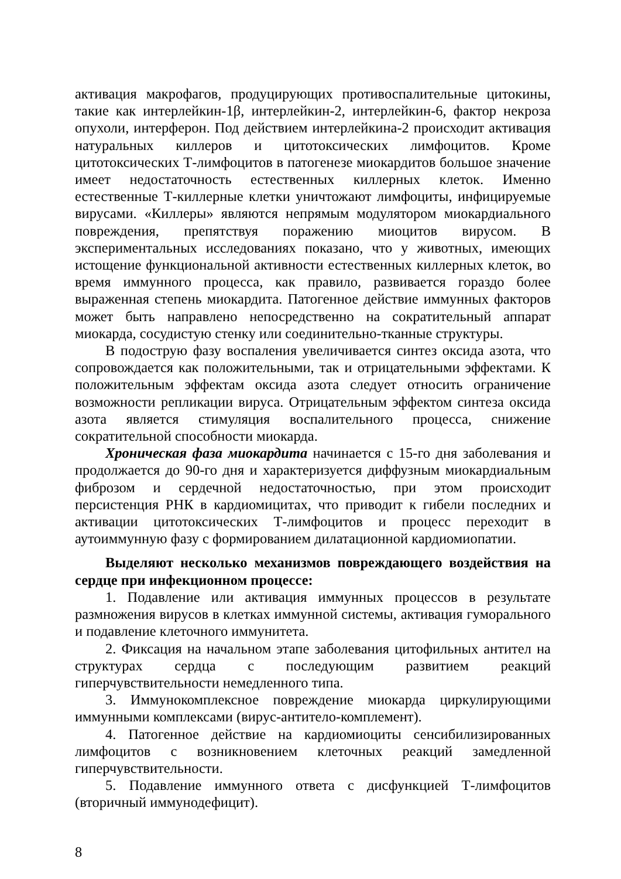активация макрофагов, продуцирующих противоспалительные цитокины, такие как интерлейкин-1β, интерлейкин-2, интерлейкин-6, фактор некроза опухоли, интерферон. Под действием интерлейкина-2 происходит активация натуральных киллеров и цитотоксических лимфоцитов. Кроме цитотоксических Т-лимфоцитов в патогенезе миокардитов большое значение имеет недостаточность естественных киллерных клеток. Именно естественные Т-киллерные клетки уничтожают лимфоциты, инфицируемые вирусами. «Киллеры» являются непрямым модулятором миокардиального повреждения, препятствуя поражению миоцитов вирусом. В экспериментальных исследованиях показано, что у животных, имеющих истощение функциональной активности естественных киллерных клеток, во время иммунного процесса, как правило, развивается гораздо более выраженная степень миокардита. Патогенное действие иммунных факторов может быть направлено непосредственно на сократительный аппарат миокарда, сосудистую стенку или соединительно-тканные структуры.
В подострую фазу воспаления увеличивается синтез оксида азота, что сопровождается как положительными, так и отрицательными эффектами. К положительным эффектам оксида азота следует относить ограничение возможности репликации вируса. Отрицательным эффектом синтеза оксида азота является стимуляция воспалительного процесса, снижение сократительной способности миокарда.
Хроническая фаза миокардита начинается с 15-го дня заболевания и продолжается до 90-го дня и характеризуется диффузным миокардиальным фиброзом и сердечной недостаточностью, при этом происходит персистенция РНК в кардиомицитах, что приводит к гибели последних и активации цитотоксических Т-лимфоцитов и процесс переходит в аутоиммунную фазу с формированием дилатационной кардиомиопатии.
Выделяют несколько механизмов повреждающего воздействия на сердце при инфекционном процессе:
1. Подавление или активация иммунных процессов в результате размножения вирусов в клетках иммунной системы, активация гуморального и подавление клеточного иммунитета.
2. Фиксация на начальном этапе заболевания цитофильных антител на структурах сердца с последующим развитием реакций гиперчувствительности немедленного типа.
3. Иммунокомплексное повреждение миокарда циркулирующими иммунными комплексами (вирус-антитело-комплемент).
4. Патогенное действие на кардиомиоциты сенсибилизированных лимфоцитов с возникновением клеточных реакций замедленной гиперчувствительности.
5. Подавление иммунного ответа с дисфункцией Т-лимфоцитов (вторичный иммунодефицит).
8